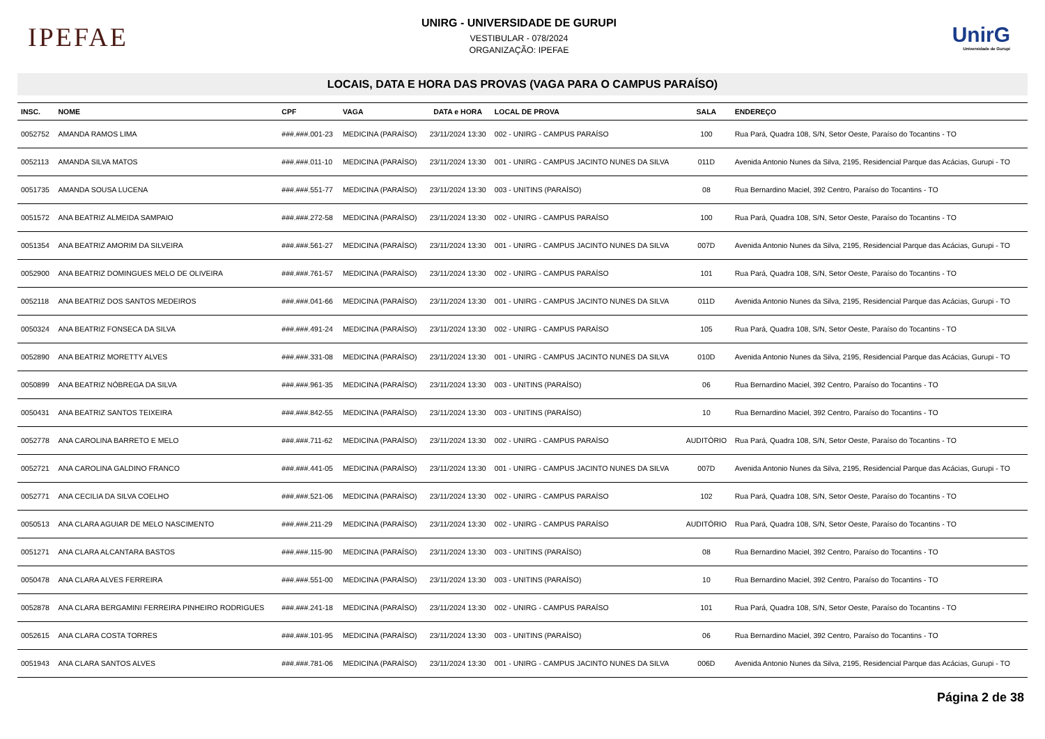IPEFAE
UNIRG - UNIVERSIDADE DE GURUPI
VESTIBULAR - 078/2024
ORGANIZAÇÃO: IPEFAE
UnirG
Universidade de Gurupi
LOCAIS, DATA E HORA DAS PROVAS (VAGA PARA O CAMPUS PARAÍSO)
| INSC. | NOME | CPF | VAGA | DATA e HORA | LOCAL DE PROVA | SALA | ENDEREÇO |
| --- | --- | --- | --- | --- | --- | --- | --- |
| 0052752 | AMANDA RAMOS LIMA | ###.###.001-23 | MEDICINA (PARAÍSO) | 23/11/2024 13:30 | 002 - UNIRG - CAMPUS PARAÍSO | 100 | Rua Pará, Quadra 108, S/N, Setor Oeste, Paraíso do Tocantins - TO |
| 0052113 | AMANDA SILVA MATOS | ###.###.011-10 | MEDICINA (PARAÍSO) | 23/11/2024 13:30 | 001 - UNIRG - CAMPUS JACINTO NUNES DA SILVA | 011D | Avenida Antonio Nunes da Silva, 2195, Residencial Parque das Acácias, Gurupi - TO |
| 0051735 | AMANDA SOUSA LUCENA | ###.###.551-77 | MEDICINA (PARAÍSO) | 23/11/2024 13:30 | 003 - UNITINS (PARAÍSO) | 08 | Rua Bernardino Maciel, 392 Centro, Paraíso do Tocantins - TO |
| 0051572 | ANA BEATRIZ ALMEIDA SAMPAIO | ###.###.272-58 | MEDICINA (PARAÍSO) | 23/11/2024 13:30 | 002 - UNIRG - CAMPUS PARAÍSO | 100 | Rua Pará, Quadra 108, S/N, Setor Oeste, Paraíso do Tocantins - TO |
| 0051354 | ANA BEATRIZ AMORIM DA SILVEIRA | ###.###.561-27 | MEDICINA (PARAÍSO) | 23/11/2024 13:30 | 001 - UNIRG - CAMPUS JACINTO NUNES DA SILVA | 007D | Avenida Antonio Nunes da Silva, 2195, Residencial Parque das Acácias, Gurupi - TO |
| 0052900 | ANA BEATRIZ DOMINGUES MELO DE OLIVEIRA | ###.###.761-57 | MEDICINA (PARAÍSO) | 23/11/2024 13:30 | 002 - UNIRG - CAMPUS PARAÍSO | 101 | Rua Pará, Quadra 108, S/N, Setor Oeste, Paraíso do Tocantins - TO |
| 0052118 | ANA BEATRIZ DOS SANTOS MEDEIROS | ###.###.041-66 | MEDICINA (PARAÍSO) | 23/11/2024 13:30 | 001 - UNIRG - CAMPUS JACINTO NUNES DA SILVA | 011D | Avenida Antonio Nunes da Silva, 2195, Residencial Parque das Acácias, Gurupi - TO |
| 0050324 | ANA BEATRIZ FONSECA DA SILVA | ###.###.491-24 | MEDICINA (PARAÍSO) | 23/11/2024 13:30 | 002 - UNIRG - CAMPUS PARAÍSO | 105 | Rua Pará, Quadra 108, S/N, Setor Oeste, Paraíso do Tocantins - TO |
| 0052890 | ANA BEATRIZ MORETTY ALVES | ###.###.331-08 | MEDICINA (PARAÍSO) | 23/11/2024 13:30 | 001 - UNIRG - CAMPUS JACINTO NUNES DA SILVA | 010D | Avenida Antonio Nunes da Silva, 2195, Residencial Parque das Acácias, Gurupi - TO |
| 0050899 | ANA BEATRIZ NÓBREGA DA SILVA | ###.###.961-35 | MEDICINA (PARAÍSO) | 23/11/2024 13:30 | 003 - UNITINS (PARAÍSO) | 06 | Rua Bernardino Maciel, 392 Centro, Paraíso do Tocantins - TO |
| 0050431 | ANA BEATRIZ SANTOS TEIXEIRA | ###.###.842-55 | MEDICINA (PARAÍSO) | 23/11/2024 13:30 | 003 - UNITINS (PARAÍSO) | 10 | Rua Bernardino Maciel, 392 Centro, Paraíso do Tocantins - TO |
| 0052778 | ANA CAROLINA BARRETO E MELO | ###.###.711-62 | MEDICINA (PARAÍSO) | 23/11/2024 13:30 | 002 - UNIRG - CAMPUS PARAÍSO | AUDITÓRIO | Rua Pará, Quadra 108, S/N, Setor Oeste, Paraíso do Tocantins - TO |
| 0052721 | ANA CAROLINA GALDINO FRANCO | ###.###.441-05 | MEDICINA (PARAÍSO) | 23/11/2024 13:30 | 001 - UNIRG - CAMPUS JACINTO NUNES DA SILVA | 007D | Avenida Antonio Nunes da Silva, 2195, Residencial Parque das Acácias, Gurupi - TO |
| 0052771 | ANA CECILIA DA SILVA COELHO | ###.###.521-06 | MEDICINA (PARAÍSO) | 23/11/2024 13:30 | 002 - UNIRG - CAMPUS PARAÍSO | 102 | Rua Pará, Quadra 108, S/N, Setor Oeste, Paraíso do Tocantins - TO |
| 0050513 | ANA CLARA AGUIAR DE MELO NASCIMENTO | ###.###.211-29 | MEDICINA (PARAÍSO) | 23/11/2024 13:30 | 002 - UNIRG - CAMPUS PARAÍSO | AUDITÓRIO | Rua Pará, Quadra 108, S/N, Setor Oeste, Paraíso do Tocantins - TO |
| 0051271 | ANA CLARA ALCANTARA BASTOS | ###.###.115-90 | MEDICINA (PARAÍSO) | 23/11/2024 13:30 | 003 - UNITINS (PARAÍSO) | 08 | Rua Bernardino Maciel, 392 Centro, Paraíso do Tocantins - TO |
| 0050478 | ANA CLARA ALVES FERREIRA | ###.###.551-00 | MEDICINA (PARAÍSO) | 23/11/2024 13:30 | 003 - UNITINS (PARAÍSO) | 10 | Rua Bernardino Maciel, 392 Centro, Paraíso do Tocantins - TO |
| 0052878 | ANA CLARA BERGAMINI FERREIRA PINHEIRO RODRIGUES | ###.###.241-18 | MEDICINA (PARAÍSO) | 23/11/2024 13:30 | 002 - UNIRG - CAMPUS PARAÍSO | 101 | Rua Pará, Quadra 108, S/N, Setor Oeste, Paraíso do Tocantins - TO |
| 0052615 | ANA CLARA COSTA TORRES | ###.###.101-95 | MEDICINA (PARAÍSO) | 23/11/2024 13:30 | 003 - UNITINS (PARAÍSO) | 06 | Rua Bernardino Maciel, 392 Centro, Paraíso do Tocantins - TO |
| 0051943 | ANA CLARA SANTOS ALVES | ###.###.781-06 | MEDICINA (PARAÍSO) | 23/11/2024 13:30 | 001 - UNIRG - CAMPUS JACINTO NUNES DA SILVA | 006D | Avenida Antonio Nunes da Silva, 2195, Residencial Parque das Acácias, Gurupi - TO |
Página 2 de 38